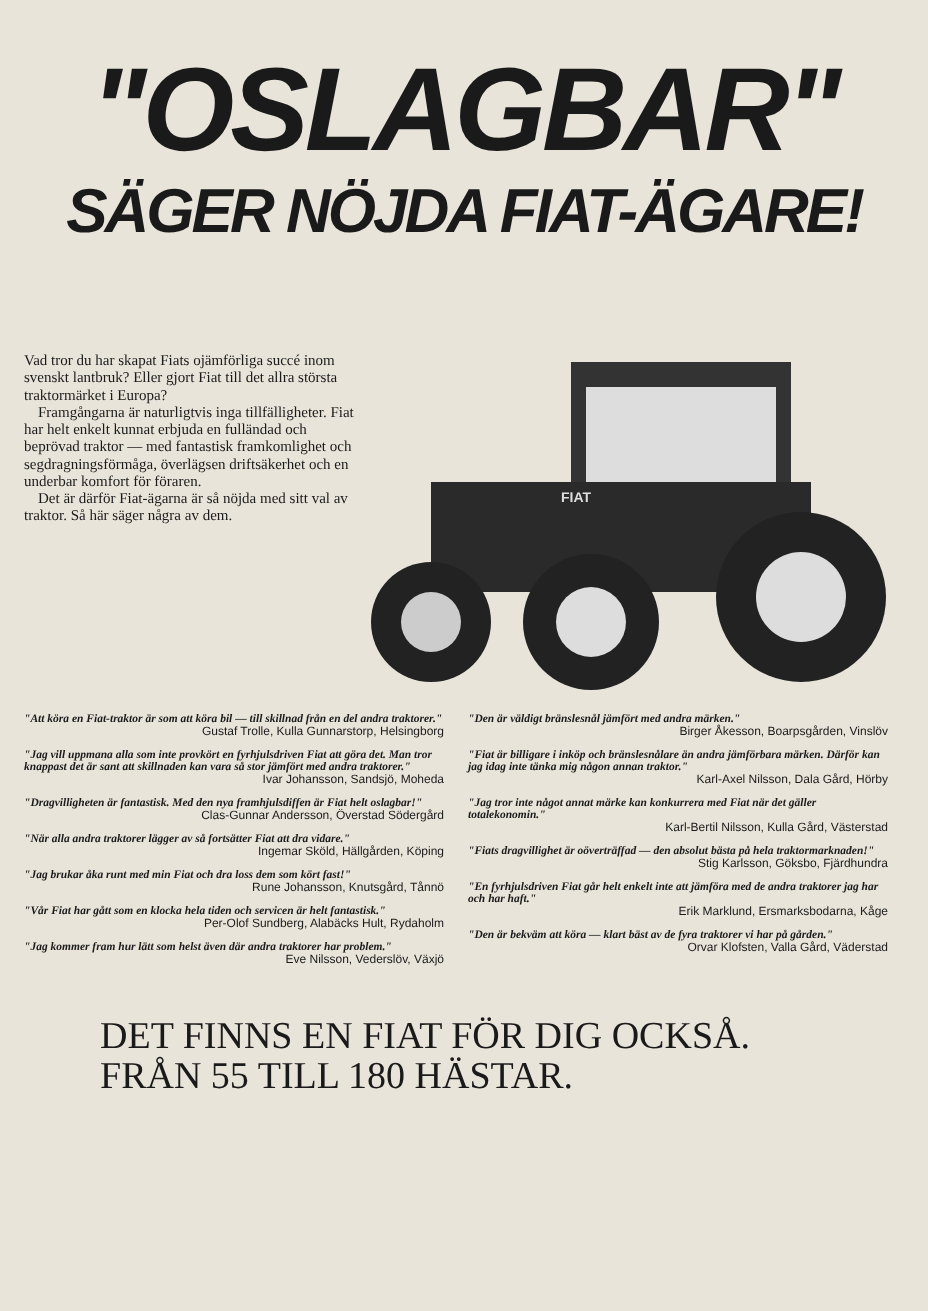"OSLAGBAR"
SÄGER NÖJDA FIAT-ÄGARE!
Vad tror du har skapat Fiats ojämförliga succé inom svenskt lantbruk? Eller gjort Fiat till det allra största traktormärket i Europa?
Framgångarna är naturligtvis inga tillfälligheter. Fiat har helt enkelt kunnat erbjuda en fulländad och beprövad traktor — med fantastisk framkomlighet och segdragningsförmåga, överlägsen driftsäkerhet och en underbar komfort för föraren.
Det är därför Fiat-ägarna är så nöjda med sitt val av traktor. Så här säger några av dem.
FIAT
"Att köra en Fiat-traktor är som att köra bil — till skillnad från en del andra traktorer."
Gustaf Trolle, Kulla Gunnarstorp, Helsingborg
"Jag vill uppmana alla som inte provkört en fyrhjulsdriven Fiat att göra det. Man tror knappast det är sant att skillnaden kan vara så stor jämfört med andra traktorer."
Ivar Johansson, Sandsjö, Moheda
"Dragvilligheten är fantastisk. Med den nya framhjulsdiffen är Fiat helt oslagbar!"
Clas-Gunnar Andersson, Överstad Södergård
"När alla andra traktorer lägger av så fortsätter Fiat att dra vidare."
Ingemar Sköld, Hällgården, Köping
"Jag brukar åka runt med min Fiat och dra loss dem som kört fast!"
Rune Johansson, Knutsgård, Tånnö
"Vår Fiat har gått som en klocka hela tiden och servicen är helt fantastisk."
Per-Olof Sundberg, Alabäcks Hult, Rydaholm
"Jag kommer fram hur lätt som helst även där andra traktorer har problem."
Eve Nilsson, Vederslöv, Växjö
"Den är väldigt bränslesnål jämfört med andra märken."
Birger Åkesson, Boarpsgården, Vinslöv
"Fiat är billigare i inköp och bränslesnålare än andra jämförbara märken. Därför kan jag idag inte tänka mig någon annan traktor."
Karl-Axel Nilsson, Dala Gård, Hörby
"Jag tror inte något annat märke kan konkurrera med Fiat när det gäller totalekonomin."
Karl-Bertil Nilsson, Kulla Gård, Västerstad
"Fiats dragvillighet är oöverträffad — den absolut bästa på hela traktormarknaden!"
Stig Karlsson, Göksbo, Fjärdhundra
"En fyrhjulsdriven Fiat går helt enkelt inte att jämföra med de andra traktorer jag har och har haft."
Erik Marklund, Ersmarksbodarna, Kåge
"Den är bekväm att köra — klart bäst av de fyra traktorer vi har på gården."
Orvar Klofsten, Valla Gård, Väderstad
DET FINNS EN FIAT FÖR DIG OCKSÅ.
FRÅN 55 TILL 180 HÄSTAR.